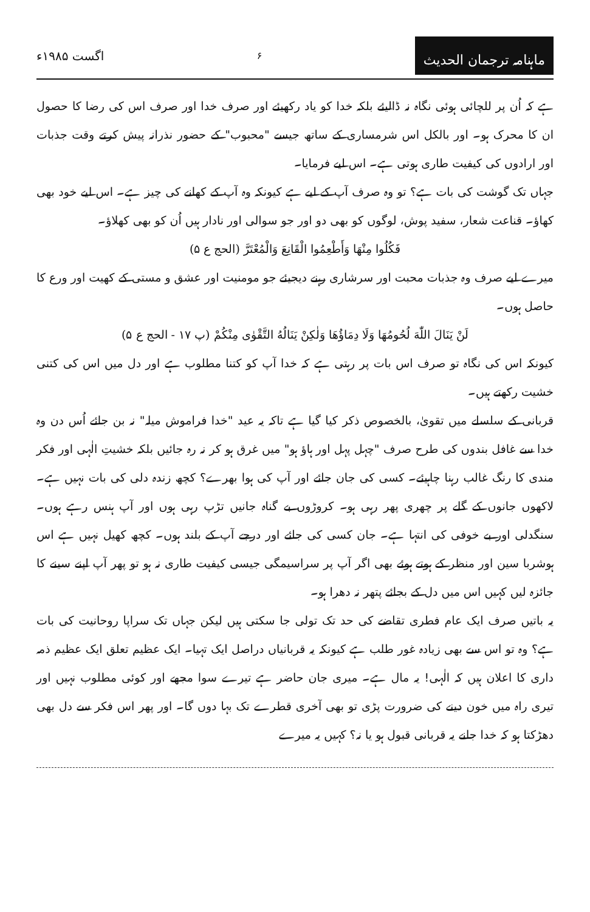ماہنامہ ترجمان الحدیث
۶
اگست ۱۹۸۵ء
ہے کہ اُن پر للچائی ہوئی نگاہ نہ ڈالیئے بلکہ خدا کو یاد رکھیئے اور صرف خدا اور صرف اس کی رضا کا حصول ان کا محرک ہو۔ اور بالکل اس شرمساری کے ساتھ جیسے "محبوب" کے حضور نذرانہ پیش کرتے وقت جذبات اور ارادوں کی کیفیت طاری ہوتی ہے۔ اس لیے فرمایا۔
جہاں تک گوشت کی بات ہے؟ تو وہ صرف آپ کے لیے ہے کیونکہ وہ آپ کے کھانے کی چیز ہے۔ اس لیے خود بھی کھاؤ۔ قناعت شعار، سفید پوش، لوگوں کو بھی دو اور جو سوالی اور نادار ہیں اُن کو بھی کھلاؤ۔
فَكُلُوا مِنْهَا وَأَطْعِمُوا الْقَانِعَ وَالْمُعْتَرَّ (الحج ع ۵)
میرے لیے صرف وہ جذبات محبت اور سرشاری رہنے دیجیئے جو مومنیت اور عشق و مستی کے کھیت اور ورع کا حاصل ہوں۔
لَنْ يَنَالَ اللّٰهَ لُحُومُهَا وَلَا دِمَاؤُهَا وَلٰكِنْ يَنَالُهُ التَّقْوٰى مِنْكُمْ (پ ۱۷ - الحج ع ۵)
کیونکہ اس کی نگاہ تو صرف اس بات پر رہتی ہے کہ خدا آپ کو کتنا مطلوب ہے اور دل میں اس کی کتنی خشیت رکھتے ہیں۔
قربانی کے سلسلے میں تقویٰ، بالخصوص ذکر کیا گیا ہے تاکہ یہ عید "خدا فراموش میلہ" نہ بن جائے اُس دن وہ خدا سے غافل بندوں کی طرح صرف "چہل پہل اور ہاؤ ہو" میں غرق ہو کر نہ رہ جائیں بلکہ خشیتِ الٰہی اور فکر مندی کا رنگ غالب رہنا چاہیئے۔ کسی کی جان جائے اور آپ کی ہوا بھرے؟ کچھ زندہ دلی کی بات نہیں ہے۔ لاکھوں جانوں کے گلے پر چھری پھر رہی ہو۔ کروڑوں بے گناہ جانیں تڑپ رہی ہوں اور آپ ہنس رہے ہوں۔ سنگدلی اور بے خوفی کی انتہا ہے۔ جان کسی کی جائے اور درجے آپ کے بلند ہوں۔ کچھ کھیل نہیں ہے اس ہوشربا سین اور منظر کے ہوتے ہوئے بھی اگر آپ پر سراسیمگی جیسی کیفیت طاری نہ ہو تو پھر آپ اپنے سینے کا جائزہ لیں کہیں اس میں دل کے بجائے پتھر نہ دھرا ہو۔
یہ باتیں صرف ایک عام فطری تقاضے کی حد تک تولی جا سکتی ہیں لیکن جہاں تک سراپا روحانیت کی بات ہے؟ وہ تو اس سے بھی زیادہ غور طلب ہے کیونکہ یہ قربانیاں دراصل ایک تہیا۔ ایک عظیم تعلق ایک عظیم ذمہ داری کا اعلان ہیں کہ الٰہی! یہ مال ہے۔ میری جان حاضر ہے تیرے سوا مجھے اور کوئی مطلوب نہیں اور تیری راہ میں خون دینے کی ضرورت پڑی تو بھی آخری قطرے تک بہا دوں گا۔ اور پھر اس فکر سے دل بھی دھڑکتا ہو کہ خدا جانے یہ قربانی قبول ہو یا نہ؟ کہیں یہ میرے